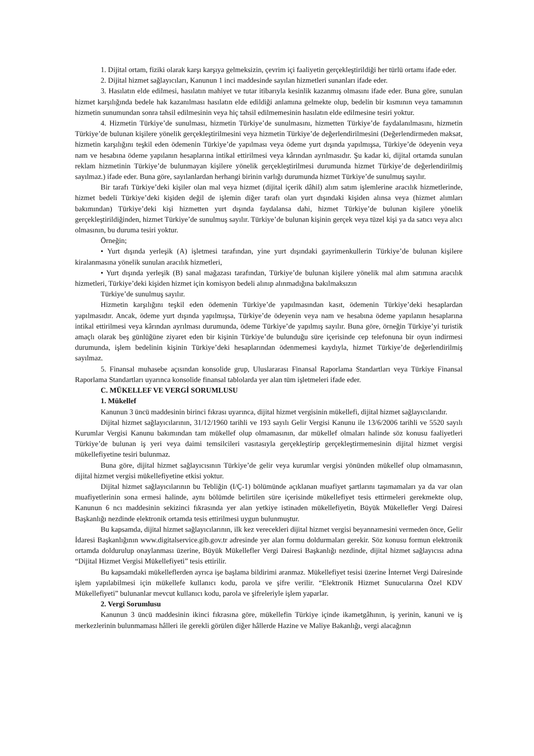1. Dijital ortam, fiziki olarak karşı karşıya gelmeksizin, çevrim içi faaliyetin gerçekleştirildiği her türlü ortamı ifade eder.
2. Dijital hizmet sağlayıcıları, Kanunun 1 inci maddesinde sayılan hizmetleri sunanları ifade eder.
3. Hasılatın elde edilmesi, hasılatın mahiyet ve tutar itibarıyla kesinlik kazanmış olmasını ifade eder. Buna göre, sunulan hizmet karşılığında bedele hak kazanılması hasılatın elde edildiği anlamına gelmekte olup, bedelin bir kısmının veya tamamının hizmetin sunumundan sonra tahsil edilmesinin veya hiç tahsil edilmemesinin hasılatın elde edilmesine tesiri yoktur.
4. Hizmetin Türkiye’de sunulması, hizmetin Türkiye’de sunulmasını, hizmetten Türkiye’de faydalanılmasını, hizmetin Türkiye’de bulunan kişilere yönelik gerçekleştirilmesini veya hizmetin Türkiye’de değerlendirilmesini (Değerlendirmeden maksat, hizmetin karşılığını teşkil eden ödemenin Türkiye’de yapılması veya ödeme yurt dışında yapılmışsa, Türkiye’de ödeyenin veya nam ve hesabına ödeme yapılanın hesaplarına intikal ettirilmesi veya kârından ayrılmasıdır. Şu kadar ki, dijital ortamda sunulan reklam hizmetinin Türkiye’de bulunmayan kişilere yönelik gerçekleştirilmesi durumunda hizmet Türkiye’de değerlendirilmiş sayılmaz.) ifade eder. Buna göre, sayılanlardan herhangi birinin varlığı durumunda hizmet Türkiye’de sunulmuş sayılır.
Bir tarafı Türkiye’deki kişiler olan mal veya hizmet (dijital içerik dâhil) alım satım işlemlerine aracılık hizmetlerinde, hizmet bedeli Türkiye’deki kişiden değil de işlemin diğer tarafı olan yurt dışındaki kişiden alınsa veya (hizmet alımları bakımından) Türkiye’deki kişi hizmetten yurt dışında faydalansa dahi, hizmet Türkiye’de bulunan kişilere yönelik gerçekleştirildiğinden, hizmet Türkiye’de sunulmuş sayılır. Türkiye’de bulunan kişinin gerçek veya tüzel kişi ya da satıcı veya alıcı olmasının, bu duruma tesiri yoktur.
Örneğin;
• Yurt dışında yerleşik (A) işletmesi tarafından, yine yurt dışındaki gayrimenkullerin Türkiye’de bulunan kişilere kiralanmasına yönelik sunulan aracılık hizmetleri,
• Yurt dışında yerleşik (B) sanal mağazası tarafından, Türkiye’de bulunan kişilere yönelik mal alım satımına aracılık hizmetleri, Türkiye’deki kişiden hizmet için komisyon bedeli alınıp alınmadığına bakılmaksızın
Türkiye’de sunulmuş sayılır.
Hizmetin karşılığını teşkil eden ödemenin Türkiye’de yapılmasından kasıt, ödemenin Türkiye’deki hesaplardan yapılmasıdır. Ancak, ödeme yurt dışında yapılmışsa, Türkiye’de ödeyenin veya nam ve hesabına ödeme yapılanın hesaplarına intikal ettirilmesi veya kârından ayrılması durumunda, ödeme Türkiye’de yapılmış sayılır. Buna göre, örneğin Türkiye’yi turistik amaçlı olarak beş günlüğüne ziyaret eden bir kişinin Türkiye’de bulunduğu süre içerisinde cep telefonuna bir oyun indirmesi durumunda, işlem bedelinin kişinin Türkiye’deki hesaplarından ödenmemesi kaydıyla, hizmet Türkiye’de değerlendirilmiş sayılmaz.
5. Finansal muhasebe açısından konsolide grup, Uluslararası Finansal Raporlama Standartları veya Türkiye Finansal Raporlama Standartları uyarınca konsolide finansal tablolarda yer alan tüm işletmeleri ifade eder.
C. MÜKELLEF VE VERGİ SORUMLUSU
1. Mükellef
Kanunun 3 üncü maddesinin birinci fıkrası uyarınca, dijital hizmet vergisinin mükellefi, dijital hizmet sağlayıcılarıdır.
Dijital hizmet sağlayıcılarının, 31/12/1960 tarihli ve 193 sayılı Gelir Vergisi Kanunu ile 13/6/2006 tarihli ve 5520 sayılı Kurumlar Vergisi Kanunu bakımından tam mükellef olup olmamasının, dar mükellef olmaları halinde söz konusu faaliyetleri Türkiye’de bulunan iş yeri veya daimi temsilcileri vasıtasıyla gerçekleştirip gerçekleştirmemesinin dijital hizmet vergisi mükellefiyetine tesiri bulunmaz.
Buna göre, dijital hizmet sağlayıcısının Türkiye’de gelir veya kurumlar vergisi yönünden mükellef olup olmamasının, dijital hizmet vergisi mükellefiyetine etkisi yoktur.
Dijital hizmet sağlayıcılarının bu Tebliğin (I/Ç-1) bölümünde açıklanan muafiyet şartlarını taşımamaları ya da var olan muafiyetlerinin sona ermesi halinde, aynı bölümde belirtilen süre içerisinde mükellefiyet tesis ettirmeleri gerekmekte olup, Kanunun 6 ncı maddesinin sekizinci fıkrasında yer alan yetkiye istinaden mükellefiyetin, Büyük Mükellefler Vergi Dairesi Başkanlığı nezdinde elektronik ortamda tesis ettirilmesi uygun bulunmuştur.
Bu kapsamda, dijital hizmet sağlayıcılarının, ilk kez verecekleri dijital hizmet vergisi beyannamesini vermeden önce, Gelir İdaresi Başkanlığının www.digitalservice.gib.gov.tr adresinde yer alan formu doldurmaları gerekir. Söz konusu formun elektronik ortamda doldurulup onaylanması üzerine, Büyük Mükellefler Vergi Dairesi Başkanlığı nezdinde, dijital hizmet sağlayıcısı adına “Dijital Hizmet Vergisi Mükellefiyeti” tesis ettirilir.
Bu kapsamdaki mükelleflerden ayrıca işe başlama bildirimi aranmaz. Mükellefiyet tesisi üzerine İnternet Vergi Dairesinde işlem yapılabilmesi için mükellefe kullanıcı kodu, parola ve şifre verilir. “Elektronik Hizmet Sunucularına Özel KDV Mükellefiyeti” bulunanlar mevcut kullanıcı kodu, parola ve şifreleriyle işlem yaparlar.
2. Vergi Sorumlusu
Kanunun 3 üncü maddesinin ikinci fıkrasına göre, mükellefin Türkiye içinde ikametgâhının, iş yerinin, kanuni ve iş merkezlerinin bulunmaması hâlleri ile gerekli görülen diğer hâllerde Hazine ve Maliye Bakanlığı, vergi alacağının